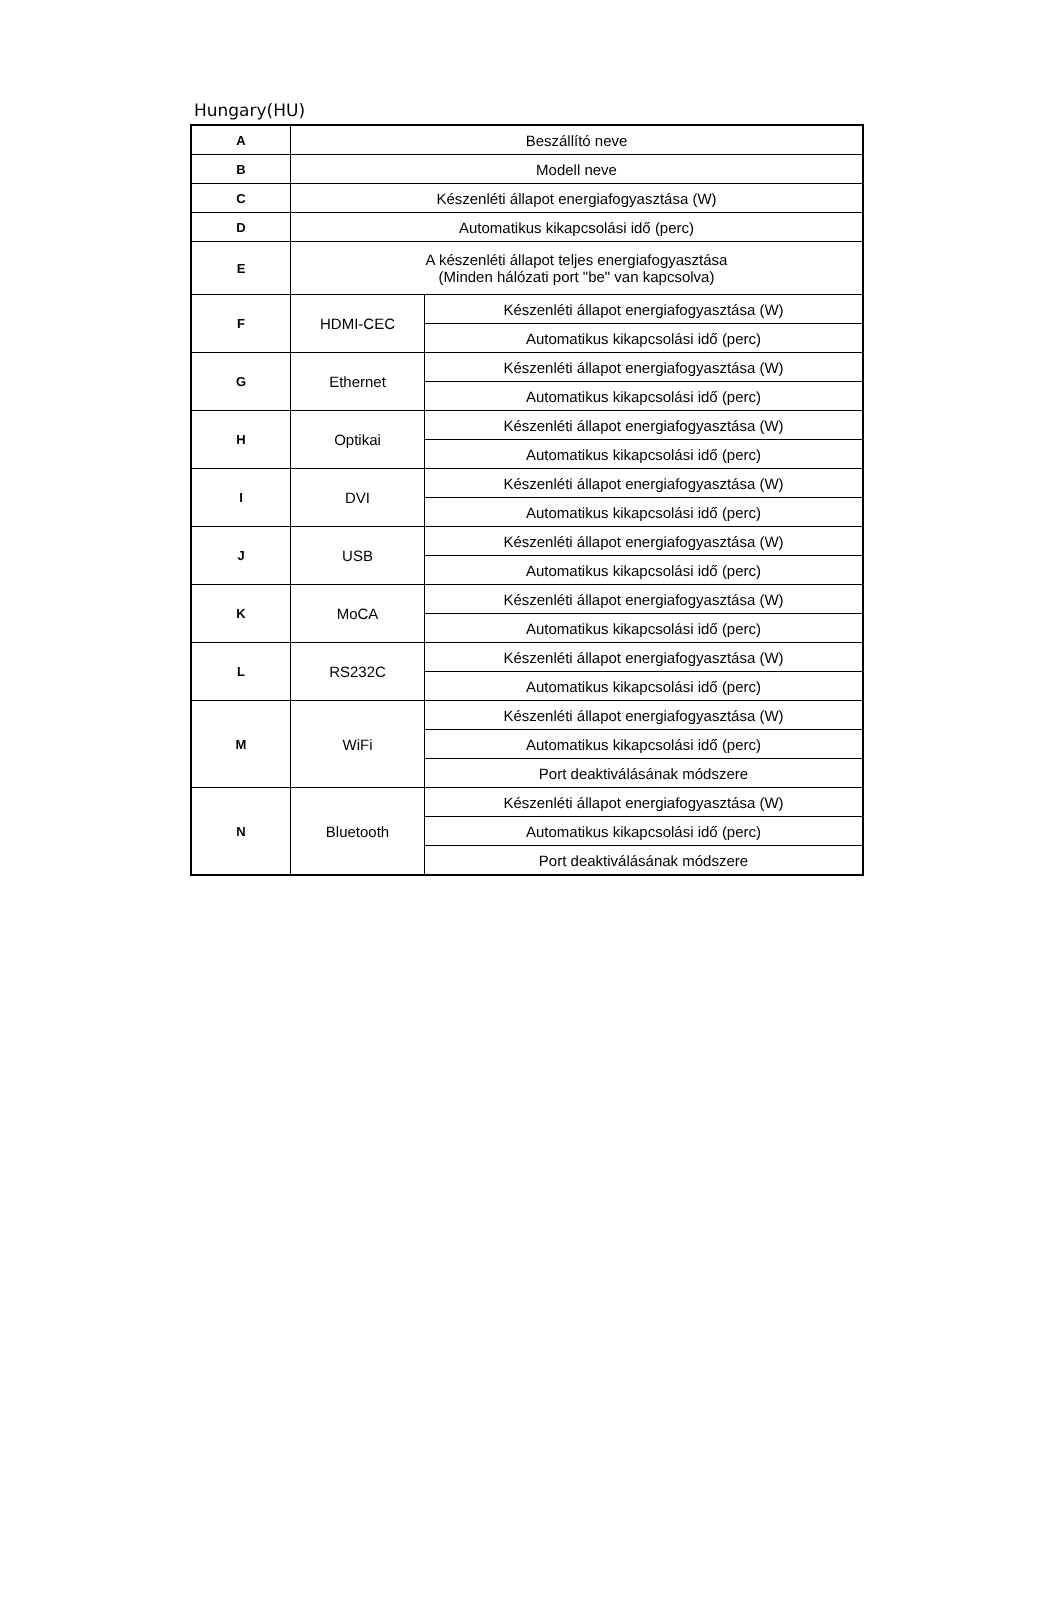Hungary(HU)
| A | Beszállító neve | |
| B | Modell neve | |
| C | Készenléti állapot energiafogyasztása (W) | |
| D | Automatikus kikapcsolási idő (perc) | |
| E | A készenléti állapot teljes energiafogyasztása (Minden hálózati port "be" van kapcsolva) | |
| F | HDMI-CEC | Készenléti állapot energiafogyasztása (W) |
| | | Automatikus kikapcsolási idő (perc) |
| G | Ethernet | Készenléti állapot energiafogyasztása (W) |
| | | Automatikus kikapcsolási idő (perc) |
| H | Optikai | Készenléti állapot energiafogyasztása (W) |
| | | Automatikus kikapcsolási idő (perc) |
| I | DVI | Készenléti állapot energiafogyasztása (W) |
| | | Automatikus kikapcsolási idő (perc) |
| J | USB | Készenléti állapot energiafogyasztása (W) |
| | | Automatikus kikapcsolási idő (perc) |
| K | MoCA | Készenléti állapot energiafogyasztása (W) |
| | | Automatikus kikapcsolási idő (perc) |
| L | RS232C | Készenléti állapot energiafogyasztása (W) |
| | | Automatikus kikapcsolási idő (perc) |
| M | WiFi | Készenléti állapot energiafogyasztása (W) |
| | | Automatikus kikapcsolási idő (perc) |
| | | Port deaktiválásának módszere |
| N | Bluetooth | Készenléti állapot energiafogyasztása (W) |
| | | Automatikus kikapcsolási idő (perc) |
| | | Port deaktiválásának módszere |